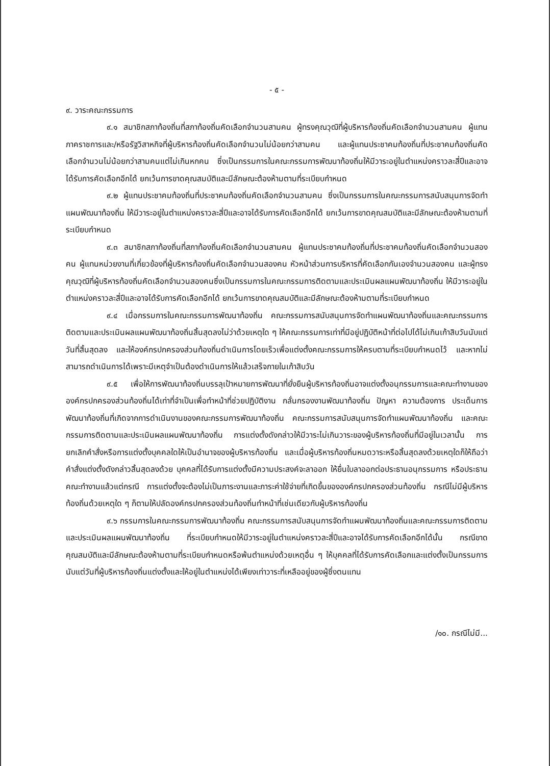- ๕ -
๙. วาระคณะกรรมการ
๙.๑ สมาชิกสภาท้องถิ่นที่สภาท้องถิ่นคัดเลือกจำนวนสามคน ผู้ทรงคุณวุฒิที่ผู้บริหารท้องถิ่นคัดเลือกจำนวนสามคน ผู้แทนภาคราชการและ/หรือรัฐวิสาหกิจที่ผู้บริหารท้องถิ่นคัดเลือกจำนวนไม่น้อยกว่าสามคน และผู้แทนประชาคมท้องถิ่นที่ประชาคมท้องถิ่นคัดเลือกจำนวนไม่น้อยกว่าสามคนแต่ไม่เกินหกคน ซึ่งเป็นกรรมการในคณะกรรมการพัฒนาท้องถิ่นให้มีวาระอยู่ในตำแหน่งคราวละสี่ปีและอาจได้รับการคัดเลือกอีกได้ ยกเว้นการขาดคุณสมบัติและมีลักษณะต้องห้ามตามที่ระเบียบกำหนด
๙.๒ ผู้แทนประชาคมท้องถิ่นที่ประชาคมท้องถิ่นคัดเลือกจำนวนสามคน ซึ่งเป็นกรรมการในคณะกรรมการสนับสนุนการจัดทำแผนพัฒนาท้องถิ่น ให้มีวาระอยู่ในตำแหน่งคราวละสี่ปีและอาจได้รับการคัดเลือกอีกได้ ยกเว้นการขาดคุณสมบัติและมีลักษณะต้องห้ามตามที่ระเบียบกำหนด
๙.๓ สมาชิกสภาท้องถิ่นที่สภาท้องถิ่นคัดเลือกจำนวนสามคน ผู้แทนประชาคมท้องถิ่นที่ประชาคมท้องถิ่นคัดเลือกจำนวนสองคน ผู้แทนหน่วยงานที่เกี่ยวข้องที่ผู้บริหารท้องถิ่นคัดเลือกจำนวนสองคน หัวหน้าส่วนการบริหารที่คัดเลือกกันเองจำนวนสองคน และผู้ทรงคุณวุฒิที่ผู้บริหารท้องถิ่นคัดเลือกจำนวนสองคนซึ่งเป็นกรรมการในคณะกรรมการติดตามและประเมินผลแผนพัฒนาท้องถิ่น ให้มีวาระอยู่ในตำแหน่งคราวละสี่ปีและอาจได้รับการคัดเลือกอีกได้ ยกเว้นการขาดคุณสมบัติและมีลักษณะต้องห้ามตามที่ระเบียบกำหนด
๙.๔ เมื่อกรรมการในคณะกรรมการพัฒนาท้องถิ่น คณะกรรมการสนับสนุนการจัดทำแผนพัฒนาท้องถิ่นและคณะกรรมการติดตามและประเมินผลแผนพัฒนาท้องถิ่นสิ้นสุดลงไม่ว่าด้วยเหตุใด ๆ ให้คณะกรรมการเท่าที่มีอยู่ปฏิบัติหน้าที่ต่อไปได้ไม่เกินเก้าสิบวันนับแต่วันที่สิ้นสุดลง และให้องค์กรปกครองส่วนท้องถิ่นดำเนินการโดยเร็วเพื่อแต่งตั้งคณะกรรมการให้ครบตามที่ระเบียบกำหนดไว้ และหากไม่สามารถดำเนินการได้เพราะมีเหตุจำเป็นต้องดำเนินการให้แล้วเสร็จภายในเก้าสิบวัน
๙.๕ เพื่อให้การพัฒนาท้องถิ่นบรรลุเป้าหมายการพัฒนาที่ยั่งยืนผู้บริหารท้องถิ่นอาจแต่งตั้งอนุกรรมการและคณะทำงานขององค์กรปกครองส่วนท้องถิ่นได้เท่าที่จำเป็นเพื่อทำหน้าที่ช่วยปฏิบัติงาน กลั่นกรองงานพัฒนาท้องถิ่น ปัญหา ความต้องการ ประเด็นการพัฒนาท้องถิ่นที่เกิดจากการดำเนินงานของคณะกรรมการพัฒนาท้องถิ่น คณะกรรมการสนับสนุนการจัดทำแผนพัฒนาท้องถิ่น และคณะกรรมการติดตามและประเมินผลแผนพัฒนาท้องถิ่น การแต่งตั้งดังกล่าวให้มีวาระไม่เกินวาระของผู้บริหารท้องถิ่นที่มีอยู่ในเวลานั้น การยกเลิกคำสั่งหรือการแต่งตั้งบุคคลใดให้เป็นอำนาจของผู้บริหารท้องถิ่น และเมื่อผู้บริหารท้องถิ่นหมดวาระหรือสิ้นสุดลงด้วยเหตุใดก็ให้ถือว่าคำสั่งแต่งตั้งดังกล่าวสิ้นสุดลงด้วย บุคคลที่ได้รับการแต่งตั้งมีความประสงค์จะลาออก ให้ยื่นใบลาออกต่อประธานอนุกรรมการ หรือประธานคณะทำงานแล้วแต่กรณี การแต่งตั้งจะต้องไม่เป็นภาระงานและภาระค่าใช้จ่ายที่เกิดขึ้นขององค์กรปกครองส่วนท้องถิ่น กรณีไม่มีผู้บริหารท้องถิ่นด้วยเหตุใด ๆ ก็ตามให้ปลัดองค์กรปกครองส่วนท้องถิ่นทำหน้าที่เช่นเดียวกับผู้บริหารท้องถิ่น
๙.๖ กรรมการในคณะกรรมการพัฒนาท้องถิ่น คณะกรรมการสนับสนุนการจัดทำแผนพัฒนาท้องถิ่นและคณะกรรมการติดตามและประเมินผลแผนพัฒนาท้องถิ่น ที่ระเบียบกำหนดให้มีวาระอยู่ในตำแหน่งคราวละสี่ปีและอาจได้รับการคัดเลือกอีกได้นั้น กรณีขาดคุณสมบัติและมีลักษณะต้องห้ามตามที่ระเบียบกำหนดหรือพ้นตำแหน่งด้วยเหตุอื่น ๆ ให้บุคคลที่ได้รับการคัดเลือกและแต่งตั้งเป็นกรรมการนับแต่วันที่ผู้บริหารท้องถิ่นแต่งตั้งและให้อยู่ในตำแหน่งได้เพียงเท่าวาระที่เหลืออยู่ของผู้ซึ่งตนแทน
/๑๐. กรณีไม่มี...